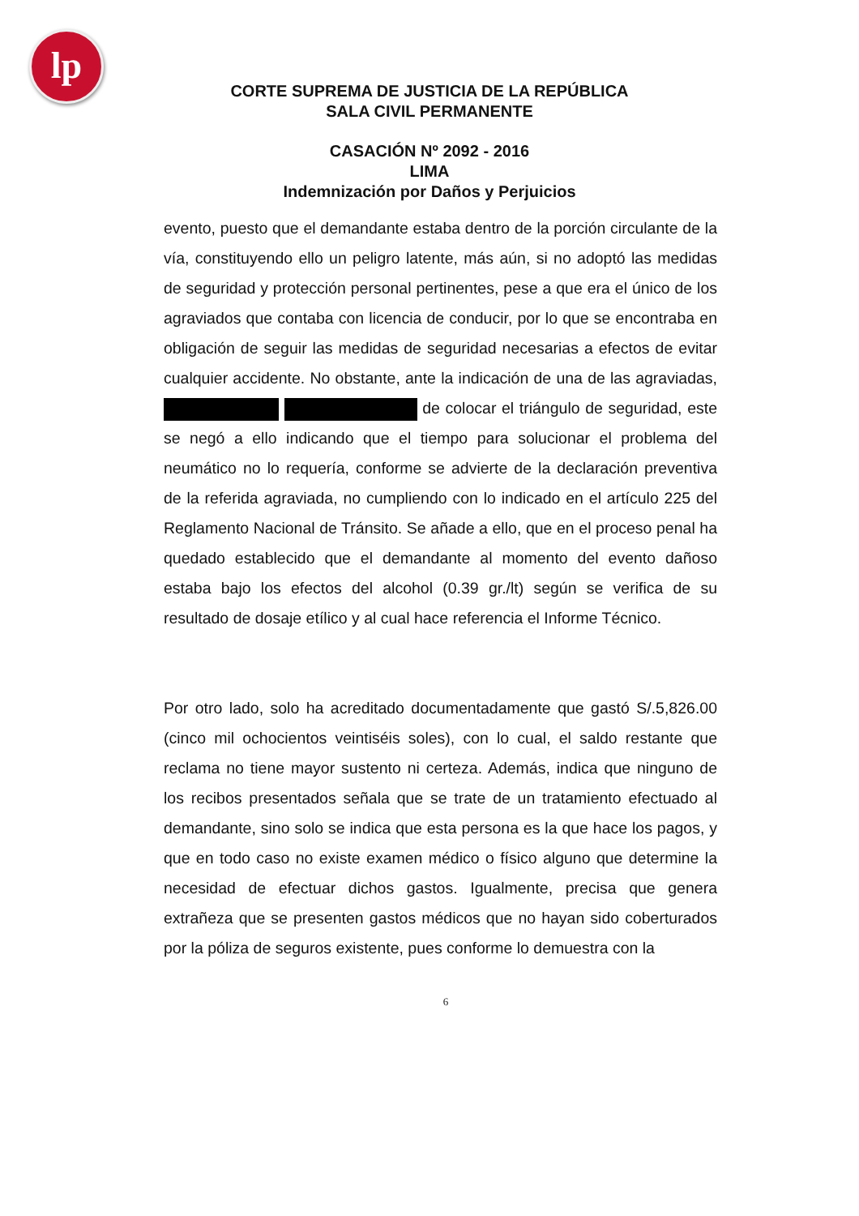lp
CORTE SUPREMA DE JUSTICIA DE LA REPÚBLICA
SALA CIVIL PERMANENTE
CASACIÓN Nº 2092 - 2016
LIMA
Indemnización por Daños y Perjuicios
evento, puesto que el demandante estaba dentro de la porción circulante de la vía, constituyendo ello un peligro latente, más aún, si no adoptó las medidas de seguridad y protección personal pertinentes, pese a que era el único de los agraviados que contaba con licencia de conducir, por lo que se encontraba en obligación de seguir las medidas de seguridad necesarias a efectos de evitar cualquier accidente. No obstante, ante la indicación de una de las agraviadas, de colocar el triángulo de seguridad, este se negó a ello indicando que el tiempo para solucionar el problema del neumático no lo requería, conforme se advierte de la declaración preventiva de la referida agraviada, no cumpliendo con lo indicado en el artículo 225 del Reglamento Nacional de Tránsito. Se añade a ello, que en el proceso penal ha quedado establecido que el demandante al momento del evento dañoso estaba bajo los efectos del alcohol (0.39 gr./lt) según se verifica de su resultado de dosaje etílico y al cual hace referencia el Informe Técnico.
Por otro lado, solo ha acreditado documentadamente que gastó S/.5,826.00 (cinco mil ochocientos veintiséis soles), con lo cual, el saldo restante que reclama no tiene mayor sustento ni certeza. Además, indica que ninguno de los recibos presentados señala que se trate de un tratamiento efectuado al demandante, sino solo se indica que esta persona es la que hace los pagos, y que en todo caso no existe examen médico o físico alguno que determine la necesidad de efectuar dichos gastos. Igualmente, precisa que genera extrañeza que se presenten gastos médicos que no hayan sido coberturados por la póliza de seguros existente, pues conforme lo demuestra con la
6